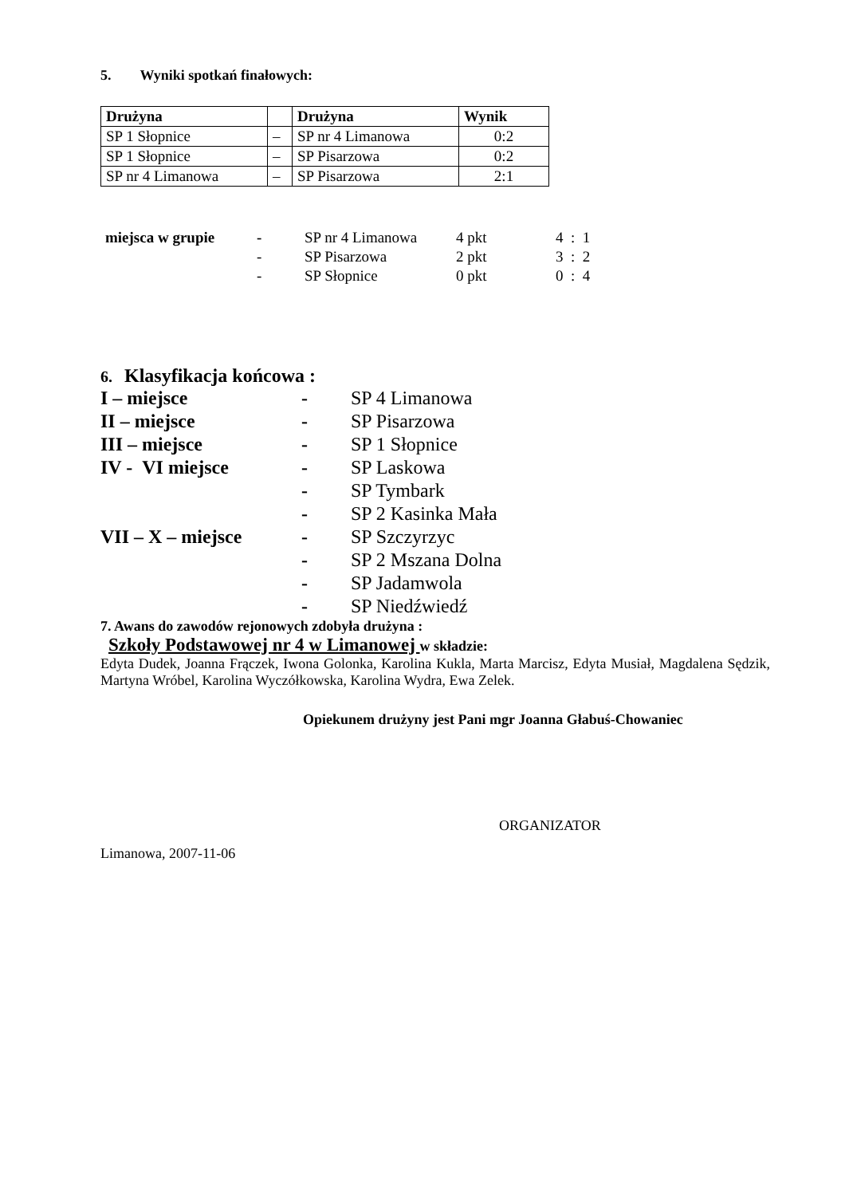5. Wyniki spotkań finałowych:
| Drużyna | | Drużyna | Wynik |
| --- | --- | --- | --- |
| SP 1 Słopnice | – | SP nr 4 Limanowa | 0:2 |
| SP 1 Słopnice | – | SP Pisarzowa | 0:2 |
| SP nr 4 Limanowa | – | SP Pisarzowa | 2:1 |
| miejsca w grupie | - | SP nr 4 Limanowa | 4 pkt | 4 : 1 |
| | - | SP Pisarzowa | 2 pkt | 3 : 2 |
| | - | SP Słopnice | 0 pkt | 0 : 4 |
6. Klasyfikacja końcowa :
| I – miejsce | - | SP 4 Limanowa |
| II – miejsce | - | SP Pisarzowa |
| III – miejsce | - | SP 1 Słopnice |
| IV - VI miejsce | - | SP Laskowa |
| | - | SP Tymbark |
| | - | SP 2 Kasinka Mała |
| VII – X – miejsce | - | SP Szczyrzyc |
| | - | SP 2 Mszana Dolna |
| | - | SP Jadamwola |
| | - | SP Niedźwiedź |
7. Awans do zawodów rejonowych zdobyła drużyna :
Szkoły Podstawowej nr 4 w Limanowej w składzie:
Edyta Dudek, Joanna Frączek, Iwona Golonka, Karolina Kukla, Marta Marcisz, Edyta Musiał, Magdalena Sędzik, Martyna Wróbel, Karolina Wyczółkowska, Karolina Wydra, Ewa Zelek.
Opiekunem drużyny jest Pani mgr Joanna Głabuś-Chowaniec
ORGANIZATOR
Limanowa, 2007-11-06